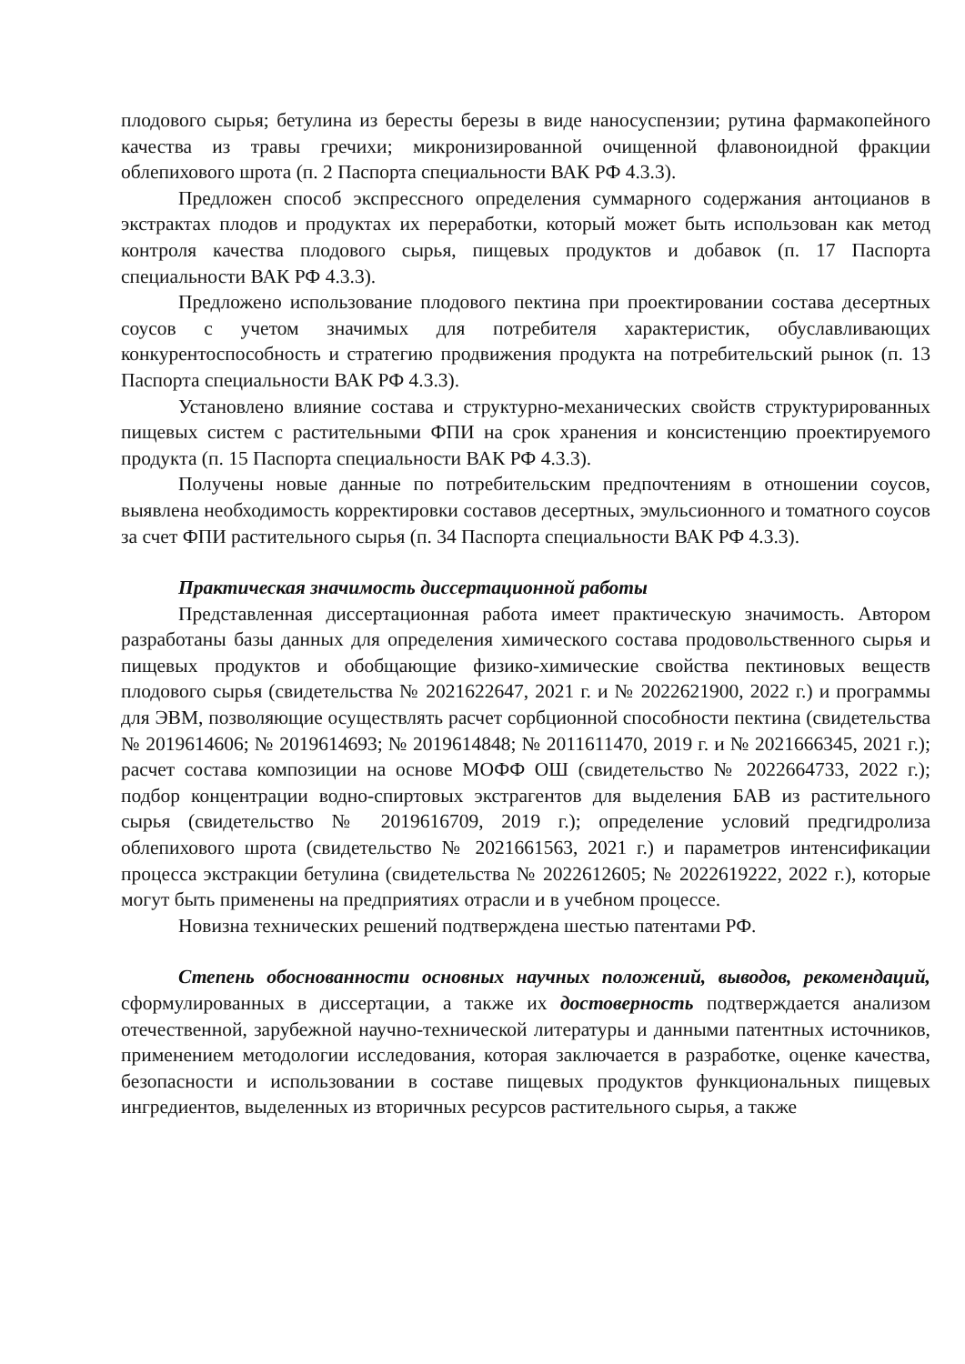плодового сырья; бетулина из бересты березы в виде наносуспензии; рутина фармакопейного качества из травы гречихи; микронизированной очищенной флавоноидной фракции облепихового шрота (п. 2 Паспорта специальности ВАК РФ 4.3.3).
Предложен способ экспрессного определения суммарного содержания антоцианов в экстрактах плодов и продуктах их переработки, который может быть использован как метод контроля качества плодового сырья, пищевых продуктов и добавок (п. 17 Паспорта специальности ВАК РФ 4.3.3).
Предложено использование плодового пектина при проектировании состава десертных соусов с учетом значимых для потребителя характеристик, обуславливающих конкурентоспособность и стратегию продвижения продукта на потребительский рынок (п. 13 Паспорта специальности ВАК РФ 4.3.3).
Установлено влияние состава и структурно-механических свойств структурированных пищевых систем с растительными ФПИ на срок хранения и консистенцию проектируемого продукта (п. 15 Паспорта специальности ВАК РФ 4.3.3).
Получены новые данные по потребительским предпочтениям в отношении соусов, выявлена необходимость корректировки составов десертных, эмульсионного и томатного соусов за счет ФПИ растительного сырья (п. 34 Паспорта специальности ВАК РФ 4.3.3).
Практическая значимость диссертационной работы
Представленная диссертационная работа имеет практическую значимость. Автором разработаны базы данных для определения химического состава продовольственного сырья и пищевых продуктов и обобщающие физико-химические свойства пектиновых веществ плодового сырья (свидетельства № 2021622647, 2021 г. и № 2022621900, 2022 г.) и программы для ЭВМ, позволяющие осуществлять расчет сорбционной способности пектина (свидетельства № 2019614606; № 2019614693; № 2019614848; № 2011611470, 2019 г. и № 2021666345, 2021 г.); расчет состава композиции на основе МОФФ ОШ (свидетельство № 2022664733, 2022 г.); подбор концентрации водно-спиртовых экстрагентов для выделения БАВ из растительного сырья (свидетельство № 2019616709, 2019 г.); определение условий предгидролиза облепихового шрота (свидетельство № 2021661563, 2021 г.) и параметров интенсификации процесса экстракции бетулина (свидетельства № 2022612605; № 2022619222, 2022 г.), которые могут быть применены на предприятиях отрасли и в учебном процессе.
Новизна технических решений подтверждена шестью патентами РФ.
Степень обоснованности основных научных положений, выводов, рекомендаций, сформулированных в диссертации, а также их достоверность подтверждается анализом отечественной, зарубежной научно-технической литературы и данными патентных источников, применением методологии исследования, которая заключается в разработке, оценке качества, безопасности и использовании в составе пищевых продуктов функциональных пищевых ингредиентов, выделенных из вторичных ресурсов растительного сырья, а также